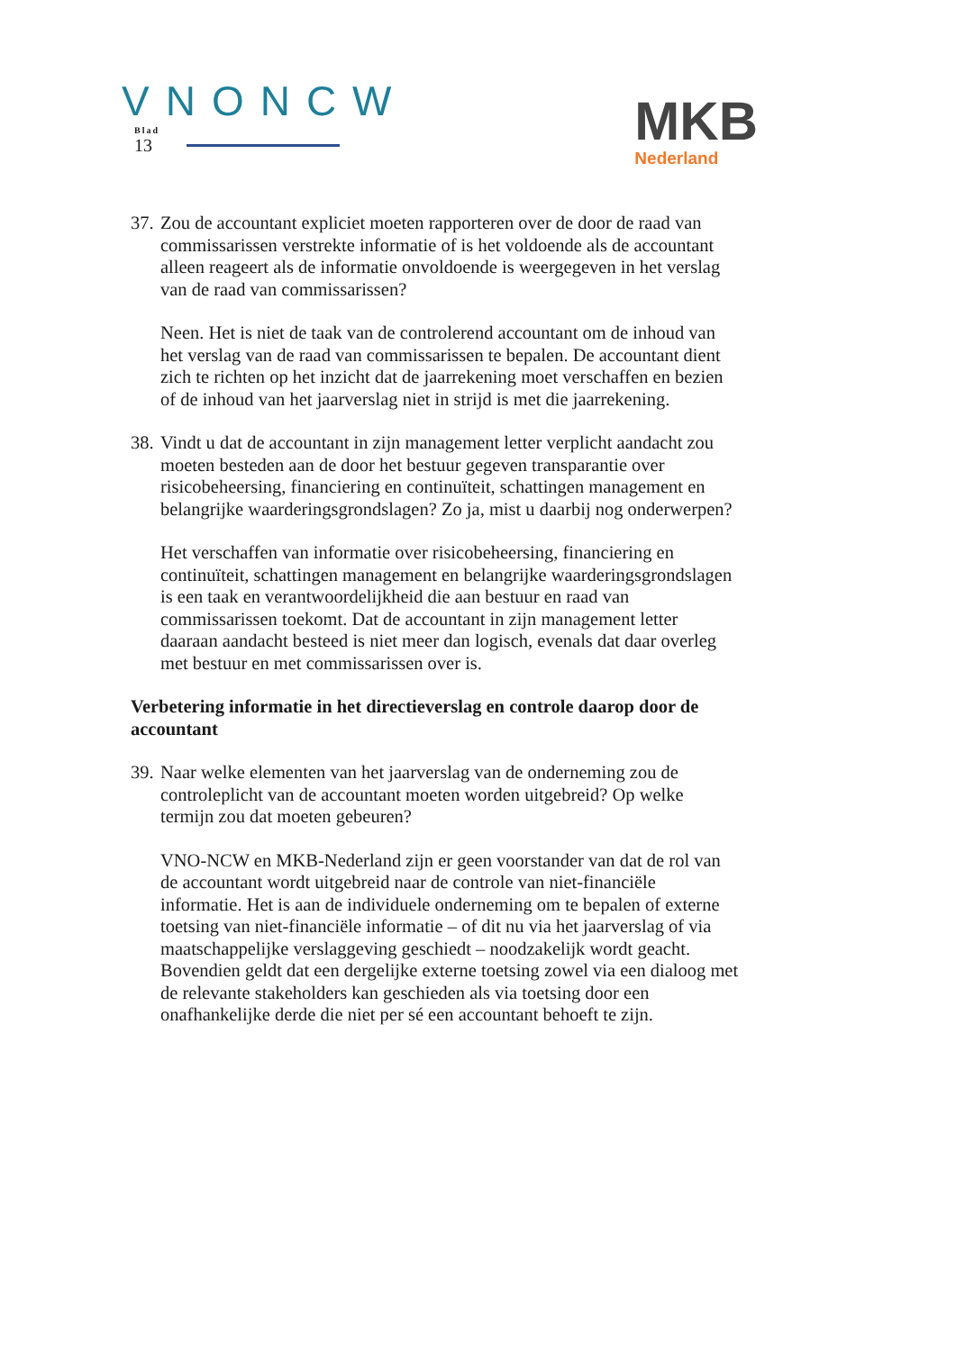VNONCW
Blad
13
MKB
Nederland
37. Zou de accountant expliciet moeten rapporteren over de door de raad van commissarissen verstrekte informatie of is het voldoende als de accountant alleen reageert als de informatie onvoldoende is weergegeven in het verslag van de raad van commissarissen?
Neen. Het is niet de taak van de controlerend accountant om de inhoud van het verslag van de raad van commissarissen te bepalen. De accountant dient zich te richten op het inzicht dat de jaarrekening moet verschaffen en bezien of de inhoud van het jaarverslag niet in strijd is met die jaarrekening.
38. Vindt u dat de accountant in zijn management letter verplicht aandacht zou moeten besteden aan de door het bestuur gegeven transparantie over risicobeheersing, financiering en continuïteit, schattingen management en belangrijke waarderingsgrondslagen? Zo ja, mist u daarbij nog onderwerpen?
Het verschaffen van informatie over risicobeheersing, financiering en continuïteit, schattingen management en belangrijke waarderingsgrondslagen is een taak en verantwoordelijkheid die aan bestuur en raad van commissarissen toekomt. Dat de accountant in zijn management letter daaraan aandacht besteed is niet meer dan logisch, evenals dat daar overleg met bestuur en met commissarissen over is.
Verbetering informatie in het directieverslag en controle daarop door de accountant
39. Naar welke elementen van het jaarverslag van de onderneming zou de controleplicht van de accountant moeten worden uitgebreid? Op welke termijn zou dat moeten gebeuren?
VNO-NCW en MKB-Nederland zijn er geen voorstander van dat de rol van de accountant wordt uitgebreid naar de controle van niet-financiële informatie. Het is aan de individuele onderneming om te bepalen of externe toetsing van niet-financiële informatie – of dit nu via het jaarverslag of via maatschappelijke verslaggeving geschiedt – noodzakelijk wordt geacht. Bovendien geldt dat een dergelijke externe toetsing zowel via een dialoog met de relevante stakeholders kan geschieden als via toetsing door een onafhankelijke derde die niet per sé een accountant behoeft te zijn.